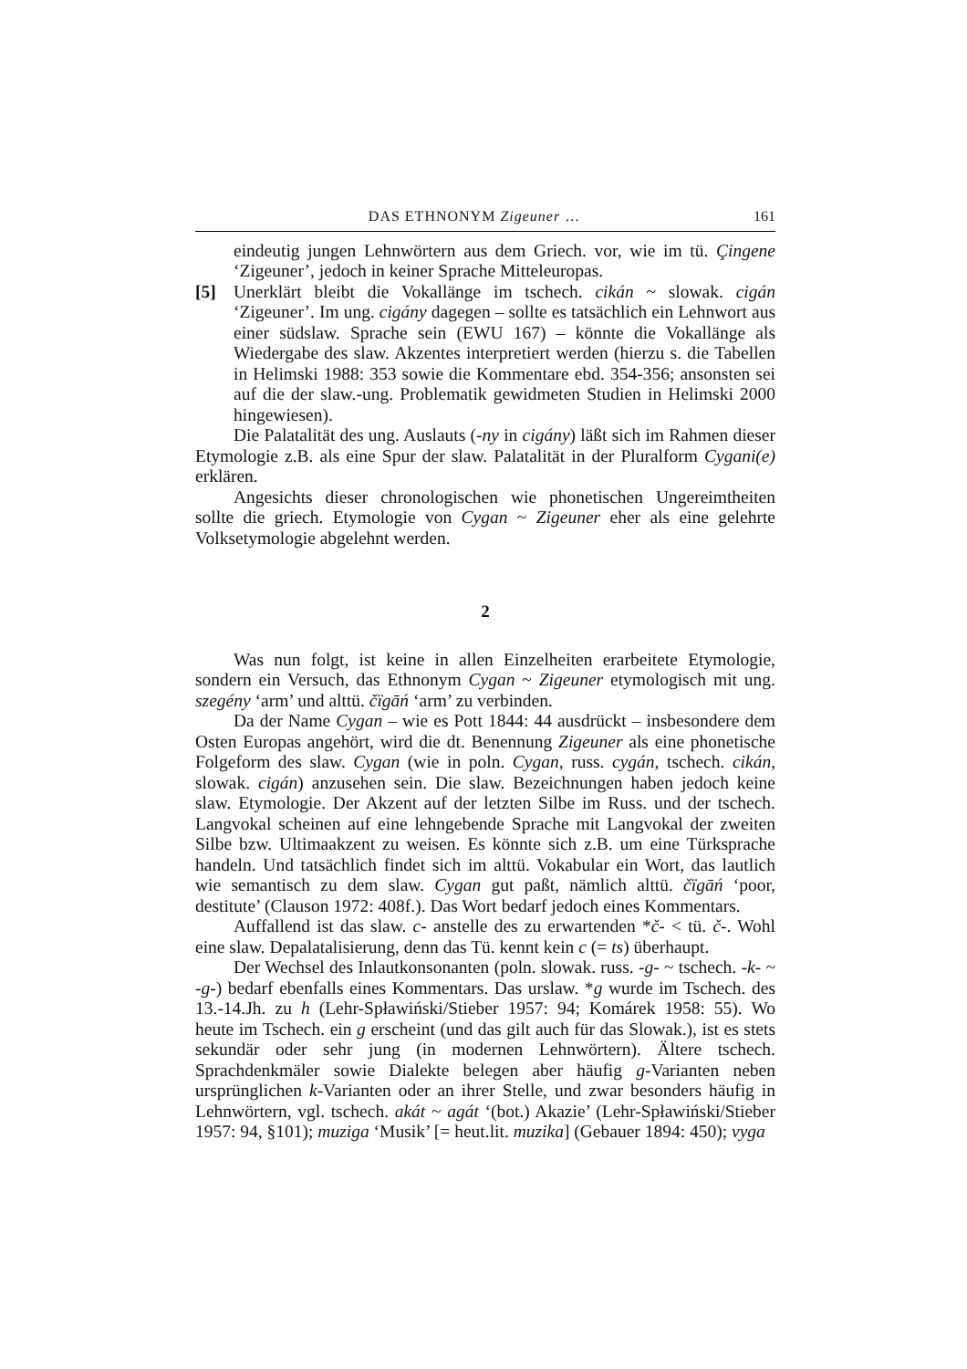DAS ETHNONYM Zigeuner … 161
eindeutig jungen Lehnwörtern aus dem Griech. vor, wie im tü. Çingene ‘Zigeuner’, jedoch in keiner Sprache Mitteleuropas.
[5] Unerklärt bleibt die Vokallänge im tschech. cikán ~ slowak. cigán ‘Zigeuner’. Im ung. cigány dagegen – sollte es tatsächlich ein Lehnwort aus einer südslaw. Sprache sein (EWU 167) – könnte die Vokallänge als Wiedergabe des slaw. Akzentes interpretiert werden (hierzu s. die Tabellen in Helimski 1988: 353 sowie die Kommentare ebd. 354-356; ansonsten sei auf die der slaw.-ung. Problematik gewidmeten Studien in Helimski 2000 hingewiesen).
Die Palatalität des ung. Auslauts (-ny in cigány) läßt sich im Rahmen dieser Etymologie z.B. als eine Spur der slaw. Palatalität in der Pluralform Cygani(e) erklären.
Angesichts dieser chronologischen wie phonetischen Ungereimtheiten sollte die griech. Etymologie von Cygan ~ Zigeuner eher als eine gelehrte Volksetymologie abgelehnt werden.
2
Was nun folgt, ist keine in allen Einzelheiten erarbeitete Etymologie, sondern ein Versuch, das Ethnonym Cygan ~ Zigeuner etymologisch mit ung. szegény ‘arm’ und alttü. čïgāń ‘arm’ zu verbinden.
Da der Name Cygan – wie es Pott 1844: 44 ausdrückt – insbesondere dem Osten Europas angehört, wird die dt. Benennung Zigeuner als eine phonetische Folgeform des slaw. Cygan (wie in poln. Cygan, russ. cygán, tschech. cikán, slowak. cigán) anzusehen sein. Die slaw. Bezeichnungen haben jedoch keine slaw. Etymologie. Der Akzent auf der letzten Silbe im Russ. und der tschech. Langvokal scheinen auf eine lehngebende Sprache mit Langvokal der zweiten Silbe bzw. Ultimaakzent zu weisen. Es könnte sich z.B. um eine Türksprache handeln. Und tatsächlich findet sich im alttü. Vokabular ein Wort, das lautlich wie semantisch zu dem slaw. Cygan gut paßt, nämlich alttü. čïgāń ‘poor, destitute’ (Clauson 1972: 408f.). Das Wort bedarf jedoch eines Kommentars.
Auffallend ist das slaw. c- anstelle des zu erwartenden *č- < tü. č-. Wohl eine slaw. Depalatalisierung, denn das Tü. kennt kein c (= ts) überhaupt.
Der Wechsel des Inlautkonsonanten (poln. slowak. russ. -g- ~ tschech. -k- ~ -g-) bedarf ebenfalls eines Kommentars. Das urslaw. *g wurde im Tschech. des 13.-14.Jh. zu h (Lehr-Spławiński/Stieber 1957: 94; Komárek 1958: 55). Wo heute im Tschech. ein g erscheint (und das gilt auch für das Slowak.), ist es stets sekundär oder sehr jung (in modernen Lehnwörtern). Ältere tschech. Sprachdenkmäler sowie Dialekte belegen aber häufig g-Varianten neben ursprünglichen k-Varianten oder an ihrer Stelle, und zwar besonders häufig in Lehnwörtern, vgl. tschech. akát ~ agát ‘(bot.) Akazie’ (Lehr-Spławiński/Stieber 1957: 94, §101); muziga ‘Musik’ [= heut.lit. muzika] (Gebauer 1894: 450); vyga